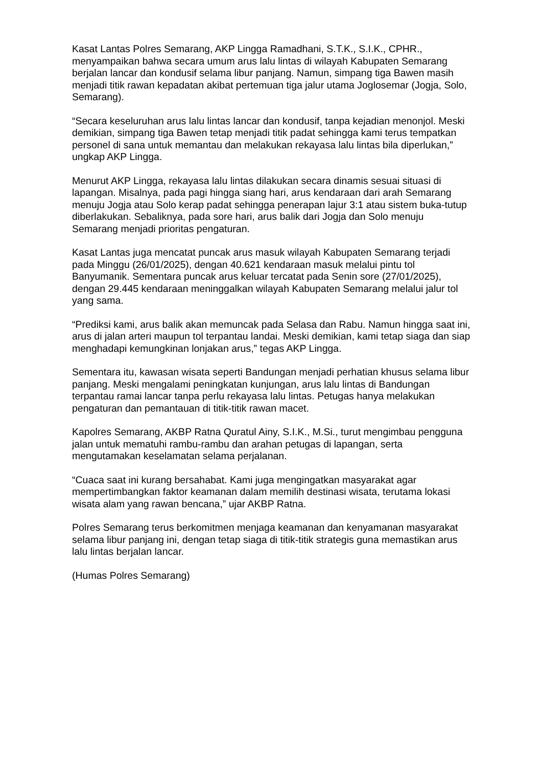Kasat Lantas Polres Semarang, AKP Lingga Ramadhani, S.T.K., S.I.K., CPHR., menyampaikan bahwa secara umum arus lalu lintas di wilayah Kabupaten Semarang berjalan lancar dan kondusif selama libur panjang. Namun, simpang tiga Bawen masih menjadi titik rawan kepadatan akibat pertemuan tiga jalur utama Joglosemar (Jogja, Solo, Semarang).
“Secara keseluruhan arus lalu lintas lancar dan kondusif, tanpa kejadian menonjol. Meski demikian, simpang tiga Bawen tetap menjadi titik padat sehingga kami terus tempatkan personel di sana untuk memantau dan melakukan rekayasa lalu lintas bila diperlukan,” ungkap AKP Lingga.
Menurut AKP Lingga, rekayasa lalu lintas dilakukan secara dinamis sesuai situasi di lapangan. Misalnya, pada pagi hingga siang hari, arus kendaraan dari arah Semarang menuju Jogja atau Solo kerap padat sehingga penerapan lajur 3:1 atau sistem buka-tutup diberlakukan. Sebaliknya, pada sore hari, arus balik dari Jogja dan Solo menuju Semarang menjadi prioritas pengaturan.
Kasat Lantas juga mencatat puncak arus masuk wilayah Kabupaten Semarang terjadi pada Minggu (26/01/2025), dengan 40.621 kendaraan masuk melalui pintu tol Banyumanik. Sementara puncak arus keluar tercatat pada Senin sore (27/01/2025), dengan 29.445 kendaraan meninggalkan wilayah Kabupaten Semarang melalui jalur tol yang sama.
“Prediksi kami, arus balik akan memuncak pada Selasa dan Rabu. Namun hingga saat ini, arus di jalan arteri maupun tol terpantau landai. Meski demikian, kami tetap siaga dan siap menghadapi kemungkinan lonjakan arus,” tegas AKP Lingga.
Sementara itu, kawasan wisata seperti Bandungan menjadi perhatian khusus selama libur panjang. Meski mengalami peningkatan kunjungan, arus lalu lintas di Bandungan terpantau ramai lancar tanpa perlu rekayasa lalu lintas. Petugas hanya melakukan pengaturan dan pemantauan di titik-titik rawan macet.
Kapolres Semarang, AKBP Ratna Quratul Ainy, S.I.K., M.Si., turut mengimbau pengguna jalan untuk mematuhi rambu-rambu dan arahan petugas di lapangan, serta mengutamakan keselamatan selama perjalanan.
“Cuaca saat ini kurang bersahabat. Kami juga mengingatkan masyarakat agar mempertimbangkan faktor keamanan dalam memilih destinasi wisata, terutama lokasi wisata alam yang rawan bencana,” ujar AKBP Ratna.
Polres Semarang terus berkomitmen menjaga keamanan dan kenyamanan masyarakat selama libur panjang ini, dengan tetap siaga di titik-titik strategis guna memastikan arus lalu lintas berjalan lancar.
(Humas Polres Semarang)